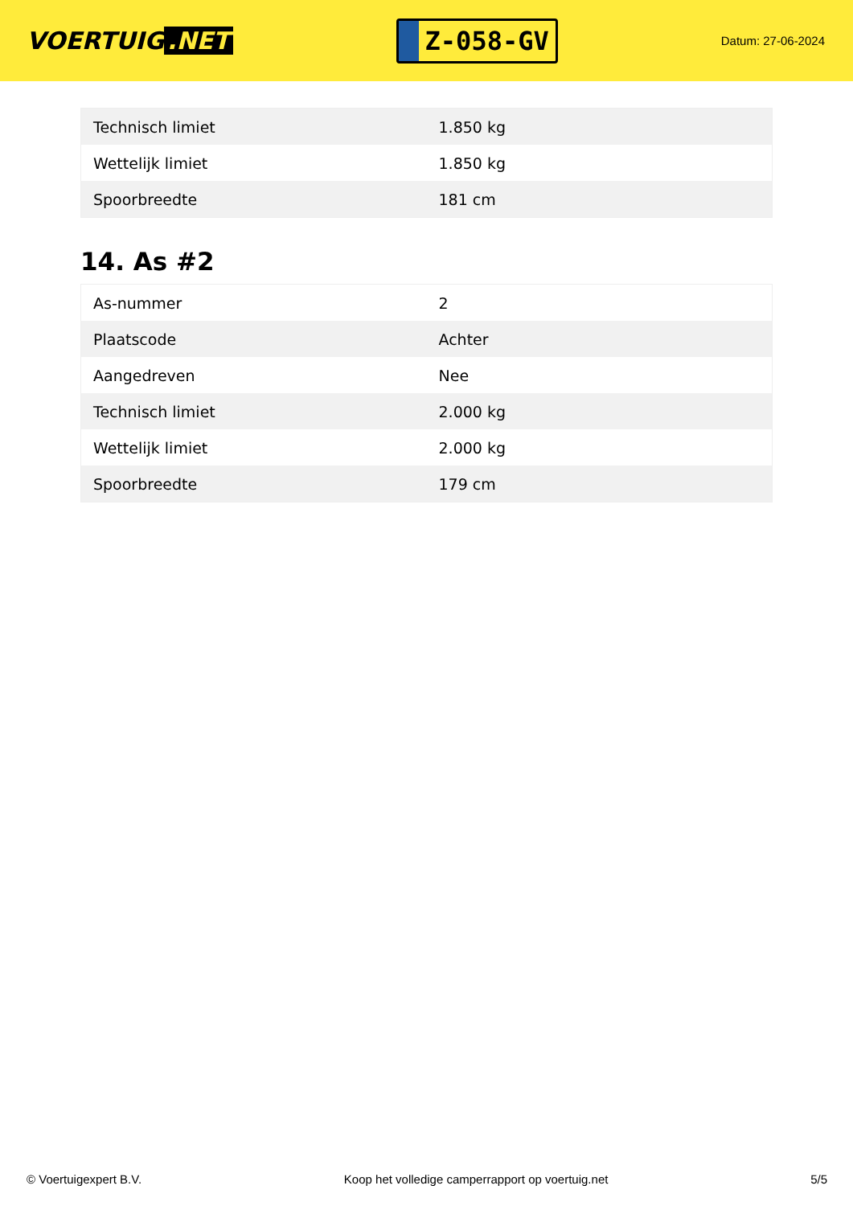VOERTUIG.NET
Z-058-GV
Datum: 27-06-2024
| Technisch limiet | 1.850 kg |
| Wettelijk limiet | 1.850 kg |
| Spoorbreedte | 181 cm |
14. As #2
| As-nummer | 2 |
| Plaatscode | Achter |
| Aangedreven | Nee |
| Technisch limiet | 2.000 kg |
| Wettelijk limiet | 2.000 kg |
| Spoorbreedte | 179 cm |
© Voertuigexpert B.V. Koop het volledige camperrapport op voertuig.net 5/5